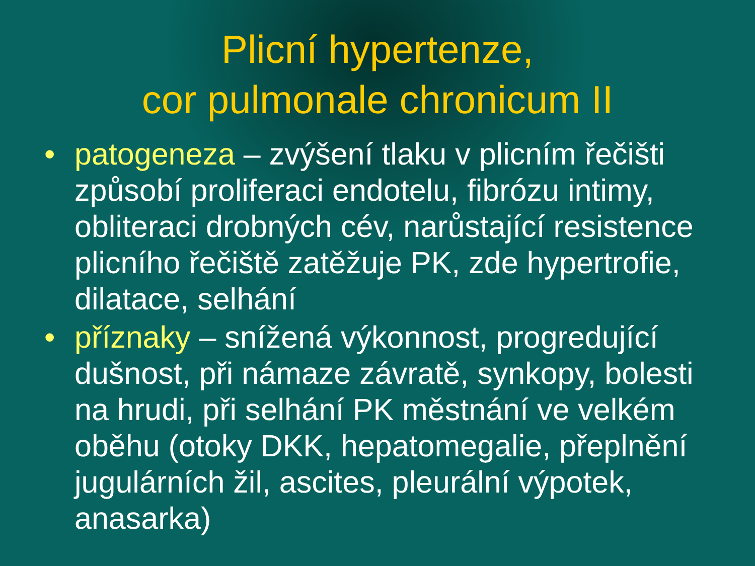Plicní hypertenze,
cor pulmonale chronicum II
• patogeneza – zvýšení tlaku v plicním řečišti způsobí proliferaci endotelu, fibrózu intimy, obliteraci drobných cév, narůstající resistence plicního řečiště zatěžuje PK, zde hypertrofie, dilatace, selhání
• příznaky – snížená výkonnost, progredující dušnost, při námaze závratě, synkopy, bolesti na hrudi, při selhání PK městnání ve velkém oběhu (otoky DKK, hepatomegalie, přeplnění jugulárních žil, ascites, pleurální výpotek, anasarka)